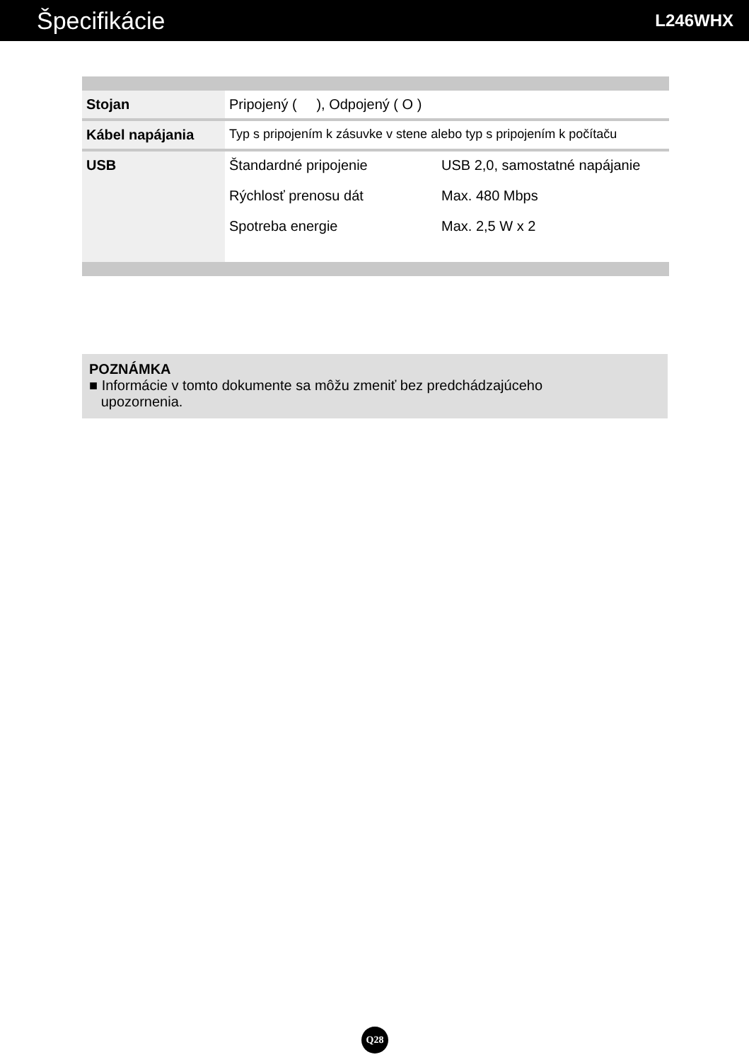Špecifikácie
L246WHX
| Stojan | Pripojený ( ), Odpojený ( O ) |
| Kábel napájania | Typ s pripojením k zásuvke v stene alebo typ s pripojením k počítaču |
| USB | / Štandardné pripojenie / USB 2,0, samostatné napájanie / / Rýchlosť prenosu dát / Max. 480 Mbps / / Spotreba energie / Max. 2,5 W x 2 / |
POZNÁMKA
■ Informácie v tomto dokumente sa môžu zmeniť bez predchádzajúceho
upozornenia.
Q28